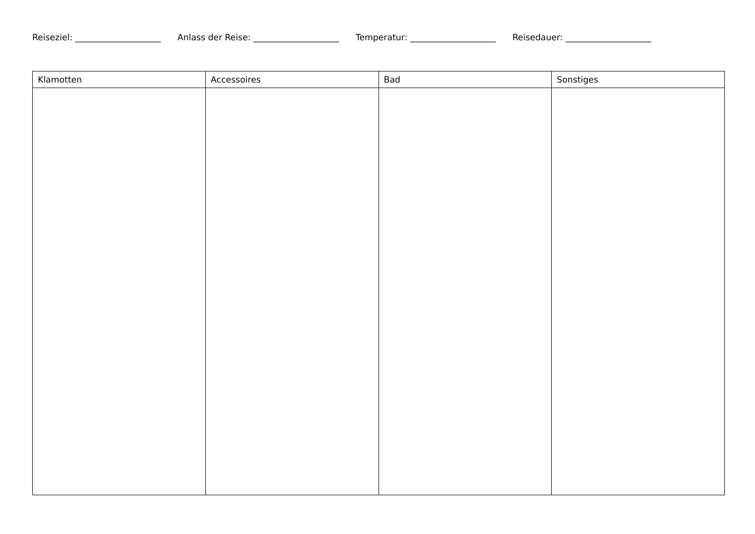Reiseziel: ____________________ Anlass der Reise: ____________________ Temperatur: ____________________ Reisedauer: ____________________
| Klamotten | Accessoires | Bad | Sonstiges |
| --- | --- | --- | --- |